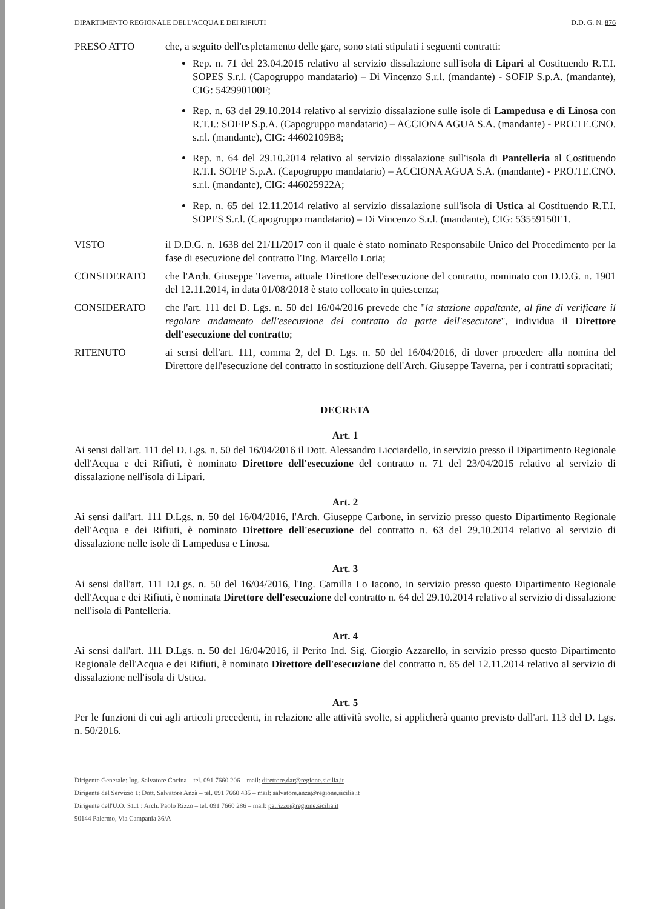DIPARTIMENTO REGIONALE DELL'ACQUA E DEI RIFIUTI D.D. G. N. 876
PRESO ATTO che, a seguito dell'espletamento delle gare, sono stati stipulati i seguenti contratti:
Rep. n. 71 del 23.04.2015 relativo al servizio dissalazione sull'isola di Lipari al Costituendo R.T.I. SOPES S.r.l. (Capogruppo mandatario) – Di Vincenzo S.r.l. (mandante) - SOFIP S.p.A. (mandante), CIG: 542990100F;
Rep. n. 63 del 29.10.2014 relativo al servizio dissalazione sulle isole di Lampedusa e di Linosa con R.T.I.: SOFIP S.p.A. (Capogruppo mandatario) – ACCIONA AGUA S.A. (mandante) - PRO.TE.CNO. s.r.l. (mandante), CIG: 44602109B8;
Rep. n. 64 del 29.10.2014 relativo al servizio dissalazione sull'isola di Pantelleria al Costituendo R.T.I. SOFIP S.p.A. (Capogruppo mandatario) – ACCIONA AGUA S.A. (mandante) - PRO.TE.CNO. s.r.l. (mandante), CIG: 446025922A;
Rep. n. 65 del 12.11.2014 relativo al servizio dissalazione sull'isola di Ustica al Costituendo R.T.I. SOPES S.r.l. (Capogruppo mandatario) – Di Vincenzo S.r.l. (mandante), CIG: 53559150E1.
VISTO il D.D.G. n. 1638 del 21/11/2017 con il quale è stato nominato Responsabile Unico del Procedimento per la fase di esecuzione del contratto l'Ing. Marcello Loria;
CONSIDERATO che l'Arch. Giuseppe Taverna, attuale Direttore dell'esecuzione del contratto, nominato con D.D.G. n. 1901 del 12.11.2014, in data 01/08/2018 è stato collocato in quiescenza;
CONSIDERATO che l'art. 111 del D. Lgs. n. 50 del 16/04/2016 prevede che "la stazione appaltante, al fine di verificare il regolare andamento dell'esecuzione del contratto da parte dell'esecutore", individua il Direttore dell'esecuzione del contratto;
RITENUTO ai sensi dell'art. 111, comma 2, del D. Lgs. n. 50 del 16/04/2016, di dover procedere alla nomina del Direttore dell'esecuzione del contratto in sostituzione dell'Arch. Giuseppe Taverna, per i contratti sopracitati;
DECRETA
Art. 1
Ai sensi dall'art. 111 del D. Lgs. n. 50 del 16/04/2016 il Dott. Alessandro Licciardello, in servizio presso il Dipartimento Regionale dell'Acqua e dei Rifiuti, è nominato Direttore dell'esecuzione del contratto n. 71 del 23/04/2015 relativo al servizio di dissalazione nell'isola di Lipari.
Art. 2
Ai sensi dall'art. 111 D.Lgs. n. 50 del 16/04/2016, l'Arch. Giuseppe Carbone, in servizio presso questo Dipartimento Regionale dell'Acqua e dei Rifiuti, è nominato Direttore dell'esecuzione del contratto n. 63 del 29.10.2014 relativo al servizio di dissalazione nelle isole di Lampedusa e Linosa.
Art. 3
Ai sensi dall'art. 111 D.Lgs. n. 50 del 16/04/2016, l'Ing. Camilla Lo Iacono, in servizio presso questo Dipartimento Regionale dell'Acqua e dei Rifiuti, è nominata Direttore dell'esecuzione del contratto n. 64 del 29.10.2014 relativo al servizio di dissalazione nell'isola di Pantelleria.
Art. 4
Ai sensi dall'art. 111 D.Lgs. n. 50 del 16/04/2016, il Perito Ind. Sig. Giorgio Azzarello, in servizio presso questo Dipartimento Regionale dell'Acqua e dei Rifiuti, è nominato Direttore dell'esecuzione del contratto n. 65 del 12.11.2014 relativo al servizio di dissalazione nell'isola di Ustica.
Art. 5
Per le funzioni di cui agli articoli precedenti, in relazione alle attività svolte, si applicherà quanto previsto dall'art. 113 del D. Lgs. n. 50/2016.
Dirigente Generale: Ing. Salvatore Cocina – tel. 091 7660 206 – mail: direttore.dar@regione.sicilia.it
Dirigente del Servizio 1: Dott. Salvatore Anzà – tel. 091 7660 435 – mail: salvatore.anza@regione.sicilia.it
Dirigente dell'U.O. S1.1 : Arch. Paolo Rizzo – tel. 091 7660 286 – mail: pa.rizzo@regione.sicilia.it
90144 Palermo, Via Campania 36/A